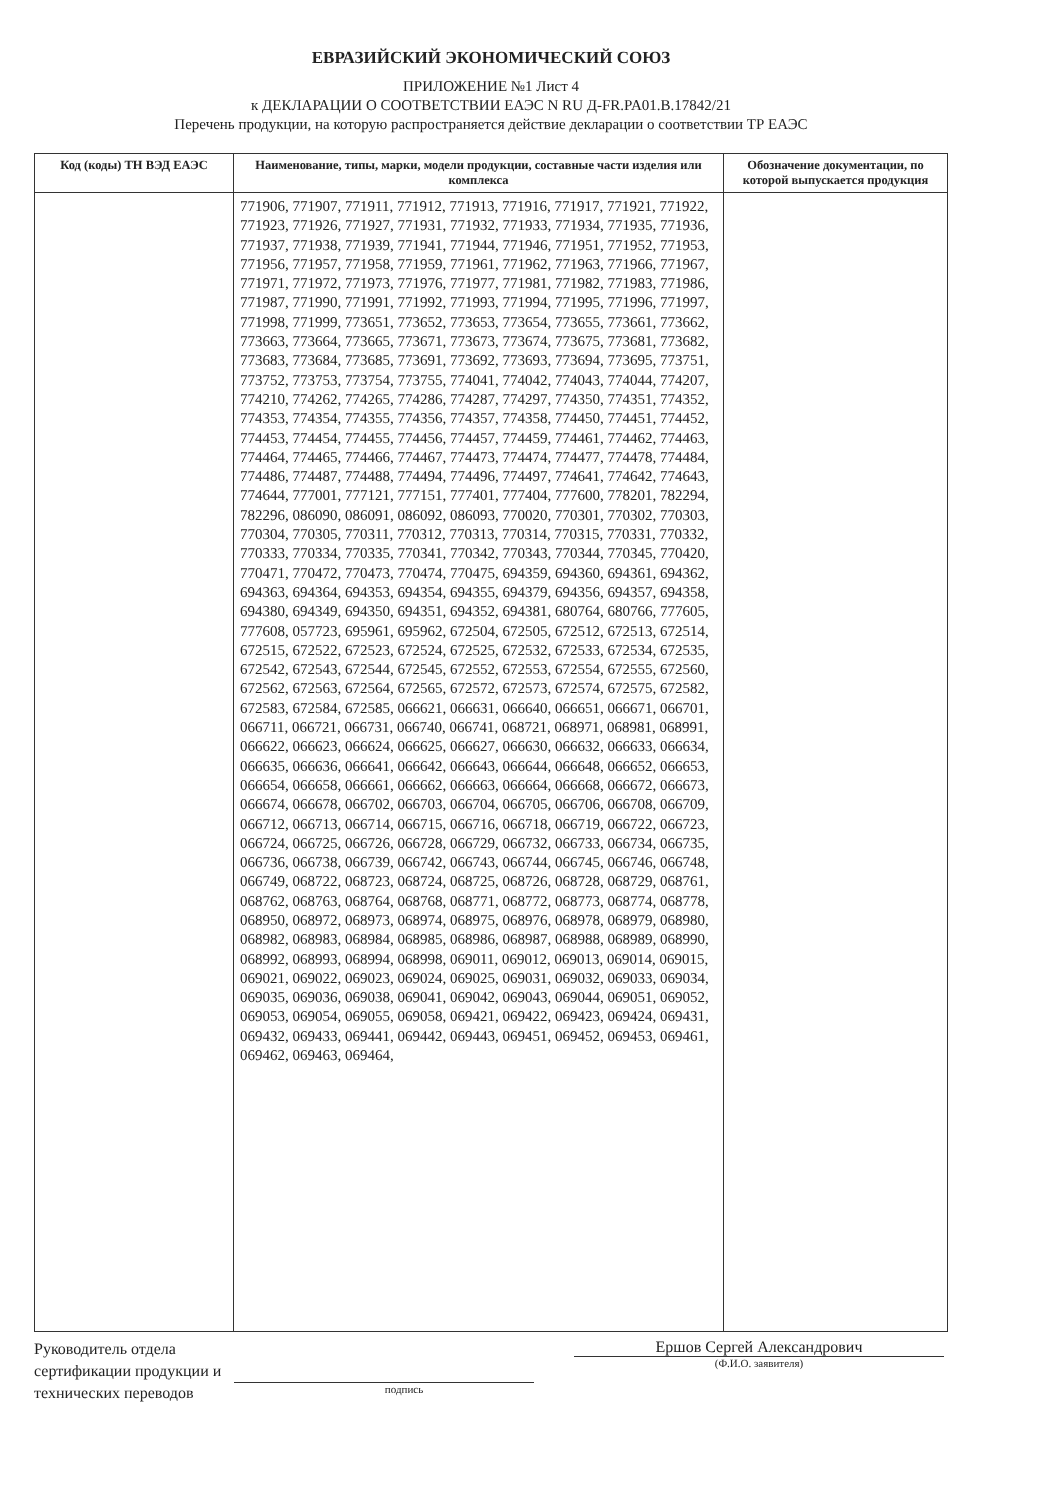ЕВРАЗИЙСКИЙ ЭКОНОМИЧЕСКИЙ СОЮЗ
ПРИЛОЖЕНИЕ №1 Лист 4
к ДЕКЛАРАЦИИ О СООТВЕТСТВИИ ЕАЭС N RU Д-FR.PA01.B.17842/21
Перечень продукции, на которую распространяется действие декларации о соответствии ТР ЕАЭС
| Код (коды) ТН ВЭД ЕАЭС | Наименование, типы, марки, модели продукции, составные части изделия или комплекса | Обозначение документации, по которой выпускается продукция |
| --- | --- | --- |
| | 771906, 771907, 771911, 771912, 771913, 771916, 771917, 771921, 771922, 771923, 771926, 771927, 771931, 771932, 771933, 771934, 771935, 771936, 771937, 771938, 771939, 771941, 771944, 771946, 771951, 771952, 771953, 771956, 771957, 771958, 771959, 771961, 771962, 771963, 771966, 771967, 771971, 771972, 771973, 771976, 771977, 771981, 771982, 771983, 771986, 771987, 771990, 771991, 771992, 771993, 771994, 771995, 771996, 771997, 771998, 771999, 773651, 773652, 773653, 773654, 773655, 773661, 773662, 773663, 773664, 773665, 773671, 773673, 773674, 773675, 773681, 773682, 773683, 773684, 773685, 773691, 773692, 773693, 773694, 773695, 773751, 773752, 773753, 773754, 773755, 774041, 774042, 774043, 774044, 774207, 774210, 774262, 774265, 774286, 774287, 774297, 774350, 774351, 774352, 774353, 774354, 774355, 774356, 774357, 774358, 774450, 774451, 774452, 774453, 774454, 774455, 774456, 774457, 774459, 774461, 774462, 774463, 774464, 774465, 774466, 774467, 774473, 774474, 774477, 774478, 774484, 774486, 774487, 774488, 774494, 774496, 774497, 774641, 774642, 774643, 774644, 777001, 777121, 777151, 777401, 777404, 777600, 778201, 782294, 782296, 086090, 086091, 086092, 086093, 770020, 770301, 770302, 770303, 770304, 770305, 770311, 770312, 770313, 770314, 770315, 770331, 770332, 770333, 770334, 770335, 770341, 770342, 770343, 770344, 770345, 770420, 770471, 770472, 770473, 770474, 770475, 694359, 694360, 694361, 694362, 694363, 694364, 694353, 694354, 694355, 694379, 694356, 694357, 694358, 694380, 694349, 694350, 694351, 694352, 694381, 680764, 680766, 777605, 777608, 057723, 695961, 695962, 672504, 672505, 672512, 672513, 672514, 672515, 672522, 672523, 672524, 672525, 672532, 672533, 672534, 672535, 672542, 672543, 672544, 672545, 672552, 672553, 672554, 672555, 672560, 672562, 672563, 672564, 672565, 672572, 672573, 672574, 672575, 672582, 672583, 672584, 672585, 066621, 066631, 066640, 066651, 066671, 066701, 066711, 066721, 066731, 066740, 066741, 068721, 068971, 068981, 068991, 066622, 066623, 066624, 066625, 066627, 066630, 066632, 066633, 066634, 066635, 066636, 066641, 066642, 066643, 066644, 066648, 066652, 066653, 066654, 066658, 066661, 066662, 066663, 066664, 066668, 066672, 066673, 066674, 066678, 066702, 066703, 066704, 066705, 066706, 066708, 066709, 066712, 066713, 066714, 066715, 066716, 066718, 066719, 066722, 066723, 066724, 066725, 066726, 066728, 066729, 066732, 066733, 066734, 066735, 066736, 066738, 066739, 066742, 066743, 066744, 066745, 066746, 066748, 066749, 068722, 068723, 068724, 068725, 068726, 068728, 068729, 068761, 068762, 068763, 068764, 068768, 068771, 068772, 068773, 068774, 068778, 068950, 068972, 068973, 068974, 068975, 068976, 068978, 068979, 068980, 068982, 068983, 068984, 068985, 068986, 068987, 068988, 068989, 068990, 068992, 068993, 068994, 068998, 069011, 069012, 069013, 069014, 069015, 069021, 069022, 069023, 069024, 069025, 069031, 069032, 069033, 069034, 069035, 069036, 069038, 069041, 069042, 069043, 069044, 069051, 069052, 069053, 069054, 069055, 069058, 069421, 069422, 069423, 069424, 069431, 069432, 069433, 069441, 069442, 069443, 069451, 069452, 069453, 069461, 069462, 069463, 069464, | |
Руководитель отдела сертификации продукции и технических переводов
подпись
Ершов Сергей Александрович
(Ф.И.О. заявителя)